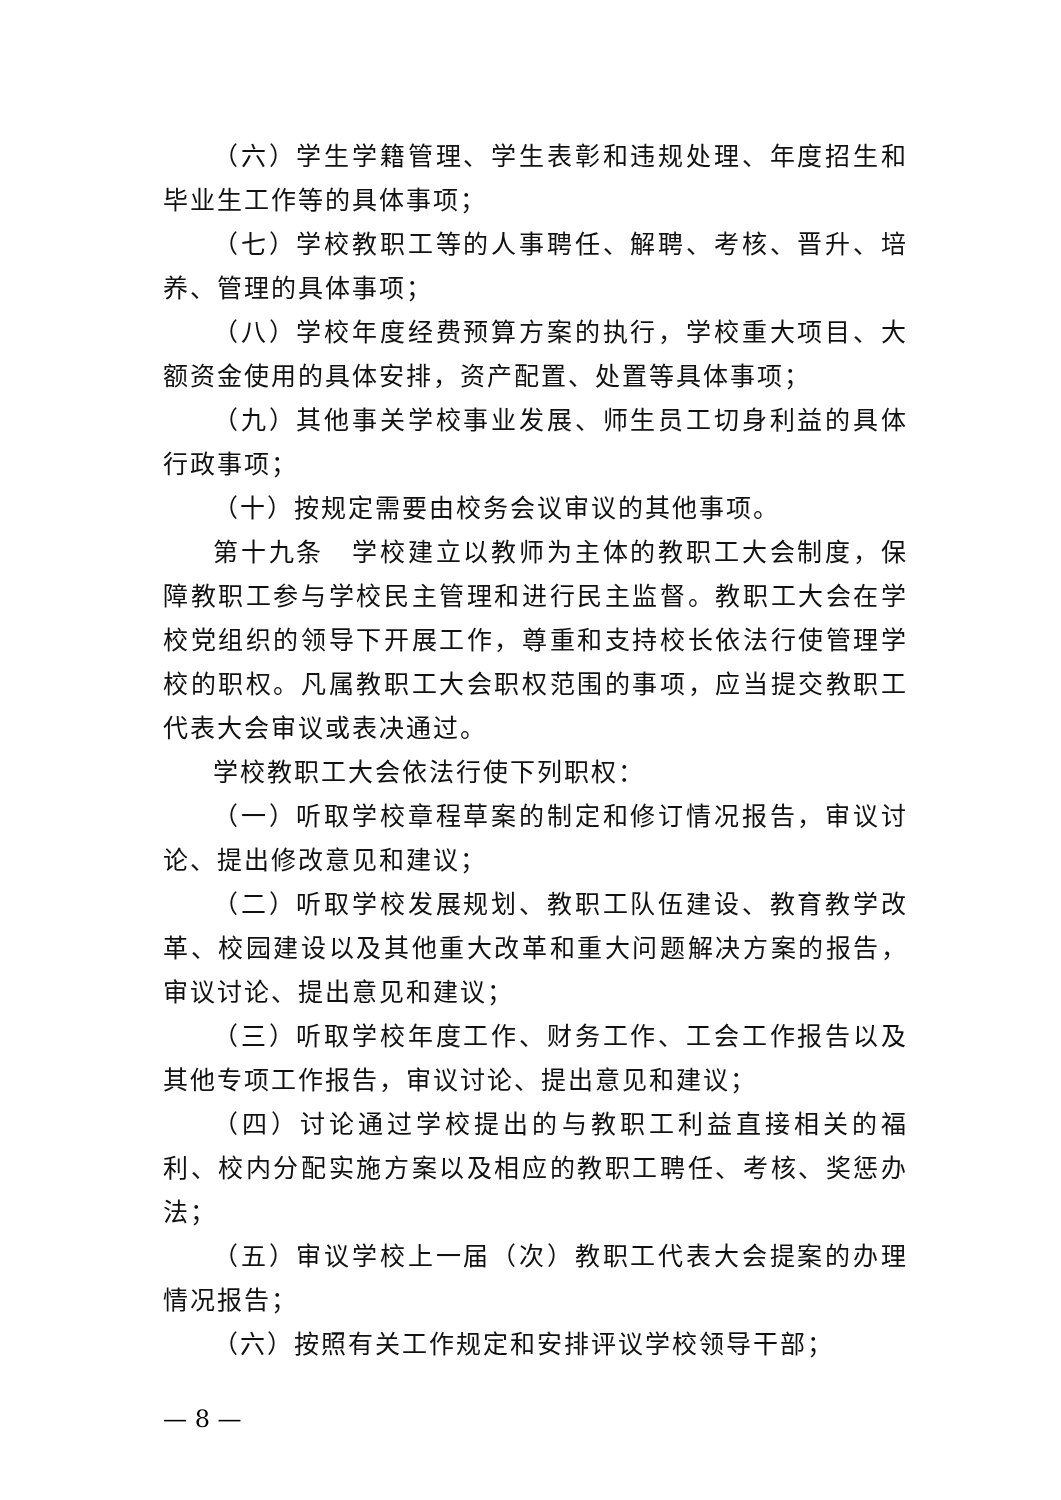（六）学生学籍管理、学生表彰和违规处理、年度招生和毕业生工作等的具体事项；
（七）学校教职工等的人事聘任、解聘、考核、晋升、培养、管理的具体事项；
（八）学校年度经费预算方案的执行，学校重大项目、大额资金使用的具体安排，资产配置、处置等具体事项；
（九）其他事关学校事业发展、师生员工切身利益的具体行政事项；
（十）按规定需要由校务会议审议的其他事项。
第十九条　学校建立以教师为主体的教职工大会制度，保障教职工参与学校民主管理和进行民主监督。教职工大会在学校党组织的领导下开展工作，尊重和支持校长依法行使管理学校的职权。凡属教职工大会职权范围的事项，应当提交教职工代表大会审议或表决通过。
学校教职工大会依法行使下列职权：
（一）听取学校章程草案的制定和修订情况报告，审议讨论、提出修改意见和建议；
（二）听取学校发展规划、教职工队伍建设、教育教学改革、校园建设以及其他重大改革和重大问题解决方案的报告，审议讨论、提出意见和建议；
（三）听取学校年度工作、财务工作、工会工作报告以及其他专项工作报告，审议讨论、提出意见和建议；
（四）讨论通过学校提出的与教职工利益直接相关的福利、校内分配实施方案以及相应的教职工聘任、考核、奖惩办法；
（五）审议学校上一届（次）教职工代表大会提案的办理情况报告；
（六）按照有关工作规定和安排评议学校领导干部；
— 8 —